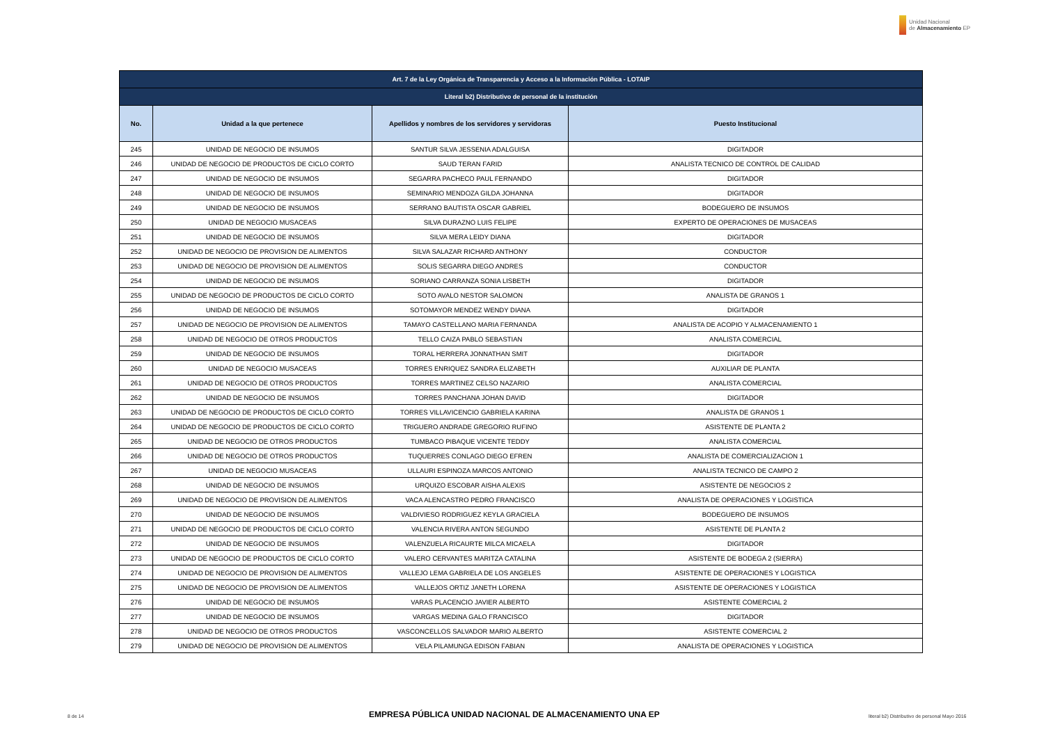Unidad Nacional
de Almacenamiento EP
| Art. 7 de la Ley Orgánica de Transparencia y Acceso a la Información Pública - LOTAIP | | | |
| --- | --- | --- | --- |
| Literal b2) Distributivo de personal de la institución | | | |
| No. | Unidad a la que pertenece | Apellidos y nombres de los servidores y servidoras | Puesto Institucional |
| 245 | UNIDAD DE NEGOCIO DE INSUMOS | SANTUR SILVA JESSENIA ADALGUISA | DIGITADOR |
| 246 | UNIDAD DE NEGOCIO DE PRODUCTOS DE CICLO CORTO | SAUD TERAN FARID | ANALISTA TECNICO DE CONTROL DE CALIDAD |
| 247 | UNIDAD DE NEGOCIO DE INSUMOS | SEGARRA PACHECO PAUL FERNANDO | DIGITADOR |
| 248 | UNIDAD DE NEGOCIO DE INSUMOS | SEMINARIO MENDOZA GILDA JOHANNA | DIGITADOR |
| 249 | UNIDAD DE NEGOCIO DE INSUMOS | SERRANO BAUTISTA OSCAR GABRIEL | BODEGUERO DE INSUMOS |
| 250 | UNIDAD DE NEGOCIO MUSACEAS | SILVA DURAZNO LUIS FELIPE | EXPERTO DE OPERACIONES DE MUSACEAS |
| 251 | UNIDAD DE NEGOCIO DE INSUMOS | SILVA MERA LEIDY DIANA | DIGITADOR |
| 252 | UNIDAD DE NEGOCIO DE PROVISION DE ALIMENTOS | SILVA SALAZAR RICHARD ANTHONY | CONDUCTOR |
| 253 | UNIDAD DE NEGOCIO DE PROVISION DE ALIMENTOS | SOLIS SEGARRA DIEGO ANDRES | CONDUCTOR |
| 254 | UNIDAD DE NEGOCIO DE INSUMOS | SORIANO CARRANZA SONIA LISBETH | DIGITADOR |
| 255 | UNIDAD DE NEGOCIO DE PRODUCTOS DE CICLO CORTO | SOTO AVALO NESTOR SALOMON | ANALISTA DE GRANOS 1 |
| 256 | UNIDAD DE NEGOCIO DE INSUMOS | SOTOMAYOR MENDEZ WENDY DIANA | DIGITADOR |
| 257 | UNIDAD DE NEGOCIO DE PROVISION DE ALIMENTOS | TAMAYO CASTELLANO MARIA FERNANDA | ANALISTA DE ACOPIO Y ALMACENAMIENTO 1 |
| 258 | UNIDAD DE NEGOCIO DE OTROS PRODUCTOS | TELLO CAIZA PABLO SEBASTIAN | ANALISTA COMERCIAL |
| 259 | UNIDAD DE NEGOCIO DE INSUMOS | TORAL HERRERA JONNATHAN SMIT | DIGITADOR |
| 260 | UNIDAD DE NEGOCIO MUSACEAS | TORRES ENRIQUEZ SANDRA ELIZABETH | AUXILIAR DE PLANTA |
| 261 | UNIDAD DE NEGOCIO DE OTROS PRODUCTOS | TORRES MARTINEZ CELSO NAZARIO | ANALISTA COMERCIAL |
| 262 | UNIDAD DE NEGOCIO DE INSUMOS | TORRES PANCHANA JOHAN DAVID | DIGITADOR |
| 263 | UNIDAD DE NEGOCIO DE PRODUCTOS DE CICLO CORTO | TORRES VILLAVICENCIO GABRIELA KARINA | ANALISTA DE GRANOS 1 |
| 264 | UNIDAD DE NEGOCIO DE PRODUCTOS DE CICLO CORTO | TRIGUERO ANDRADE GREGORIO RUFINO | ASISTENTE DE PLANTA 2 |
| 265 | UNIDAD DE NEGOCIO DE OTROS PRODUCTOS | TUMBACO PIBAQUE VICENTE TEDDY | ANALISTA COMERCIAL |
| 266 | UNIDAD DE NEGOCIO DE OTROS PRODUCTOS | TUQUERRES CONLAGO DIEGO EFREN | ANALISTA DE COMERCIALIZACION 1 |
| 267 | UNIDAD DE NEGOCIO MUSACEAS | ULLAURI ESPINOZA MARCOS ANTONIO | ANALISTA TECNICO DE CAMPO 2 |
| 268 | UNIDAD DE NEGOCIO DE INSUMOS | URQUIZO ESCOBAR AISHA ALEXIS | ASISTENTE DE NEGOCIOS 2 |
| 269 | UNIDAD DE NEGOCIO DE PROVISION DE ALIMENTOS | VACA ALENCASTRO PEDRO FRANCISCO | ANALISTA DE OPERACIONES Y LOGISTICA |
| 270 | UNIDAD DE NEGOCIO DE INSUMOS | VALDIVIESO RODRIGUEZ KEYLA GRACIELA | BODEGUERO DE INSUMOS |
| 271 | UNIDAD DE NEGOCIO DE PRODUCTOS DE CICLO CORTO | VALENCIA RIVERA ANTON SEGUNDO | ASISTENTE DE PLANTA 2 |
| 272 | UNIDAD DE NEGOCIO DE INSUMOS | VALENZUELA RICAURTE MILCA MICAELA | DIGITADOR |
| 273 | UNIDAD DE NEGOCIO DE PRODUCTOS DE CICLO CORTO | VALERO CERVANTES MARITZA CATALINA | ASISTENTE DE BODEGA 2 (SIERRA) |
| 274 | UNIDAD DE NEGOCIO DE PROVISION DE ALIMENTOS | VALLEJO LEMA GABRIELA DE LOS ANGELES | ASISTENTE DE OPERACIONES Y LOGISTICA |
| 275 | UNIDAD DE NEGOCIO DE PROVISION DE ALIMENTOS | VALLEJOS ORTIZ JANETH LORENA | ASISTENTE DE OPERACIONES Y LOGISTICA |
| 276 | UNIDAD DE NEGOCIO DE INSUMOS | VARAS PLACENCIO JAVIER ALBERTO | ASISTENTE COMERCIAL 2 |
| 277 | UNIDAD DE NEGOCIO DE INSUMOS | VARGAS MEDINA GALO FRANCISCO | DIGITADOR |
| 278 | UNIDAD DE NEGOCIO DE OTROS PRODUCTOS | VASCONCELLOS SALVADOR MARIO ALBERTO | ASISTENTE COMERCIAL 2 |
| 279 | UNIDAD DE NEGOCIO DE PROVISION DE ALIMENTOS | VELA PILAMUNGA EDISON FABIAN | ANALISTA DE OPERACIONES Y LOGISTICA |
8 de 14 EMPRESA PÚBLICA UNIDAD NACIONAL DE ALMACENAMIENTO UNA EP literal b2) Distributivo de personal Mayo 2016